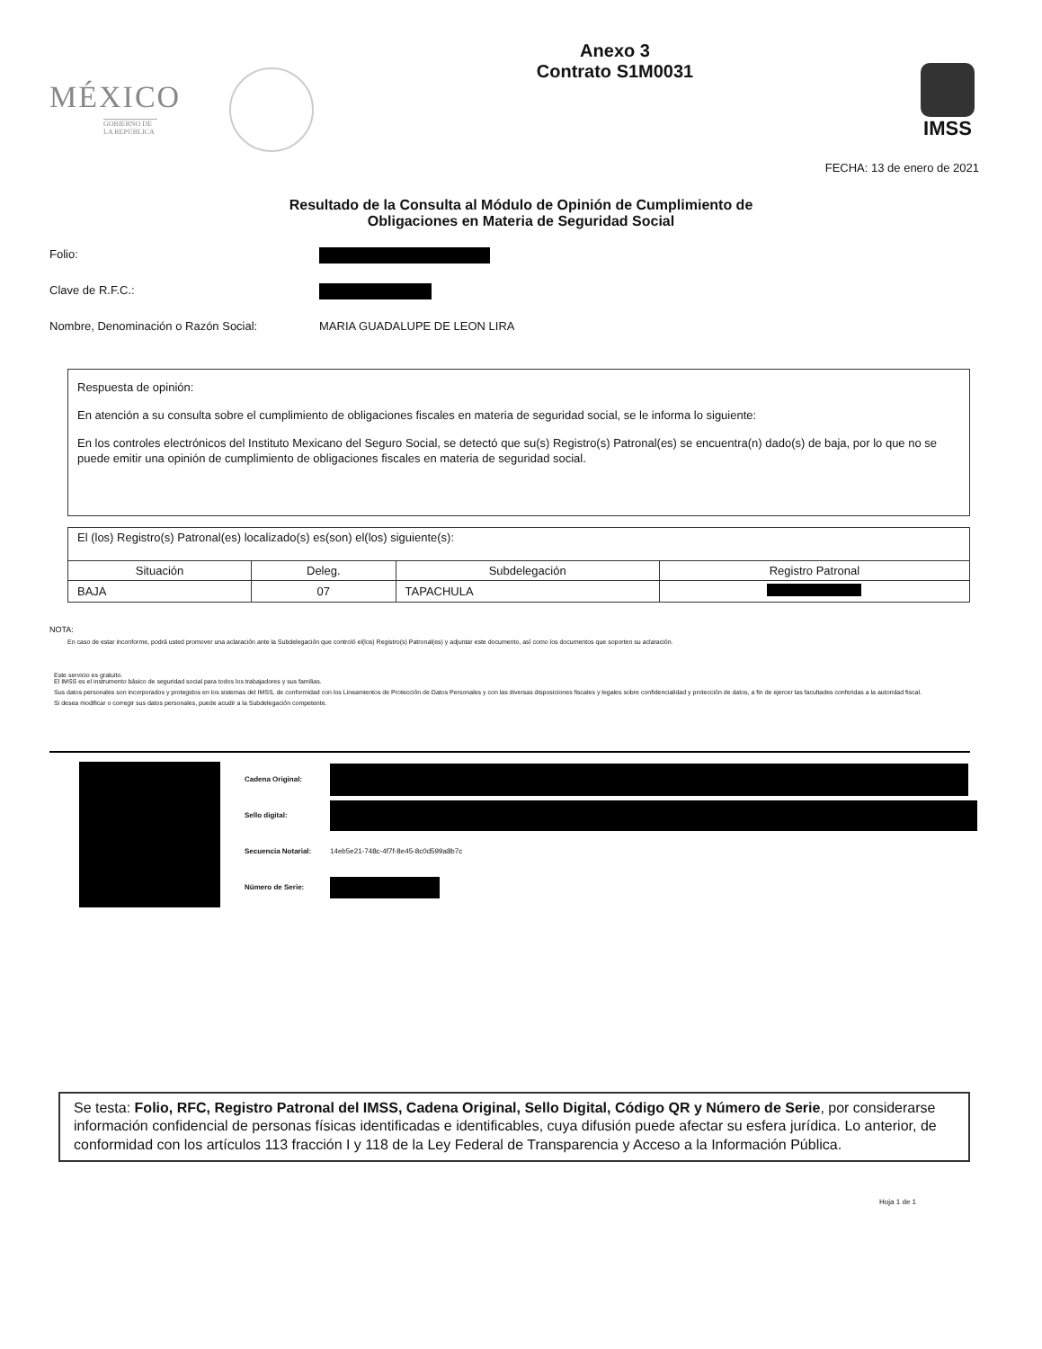MÉXICO
GOBIERNO DE LA REPÚBLICA
Anexo 3
Contrato S1M0031
IMSS
FECHA: 13 de enero de 2021
Resultado de la Consulta al Módulo de Opinión de Cumplimiento de
Obligaciones en Materia de Seguridad Social
Folio:
Clave de R.F.C.:
Nombre, Denominación o Razón Social: MARIA GUADALUPE DE LEON LIRA
Respuesta de opinión:
En atención a su consulta sobre el cumplimiento de obligaciones fiscales en materia de seguridad social, se le informa lo siguiente:
En los controles electrónicos del Instituto Mexicano del Seguro Social, se detectó que su(s) Registro(s) Patronal(es) se encuentra(n) dado(s) de baja, por lo que no se puede emitir una opinión de cumplimiento de obligaciones fiscales en materia de seguridad social.
| El (los) Registro(s) Patronal(es) localizado(s) es(son) el(los) siguiente(s): | | | |
| Situación | Deleg. | Subdelegación | Registro Patronal |
| BAJA | 07 | TAPACHULA | |
NOTA:
En caso de estar inconforme, podrá usted promover una aclaración ante la Subdelegación que controló el(los) Registro(s) Patronal(es) y adjuntar este documento, así como los documentos que soporten su aclaración.
Este servicio es gratuito.
El IMSS es el instrumento básico de seguridad social para todos los trabajadores y sus familias.
Sus datos personales son incorporados y protegidos en los sistemas del IMSS, de conformidad con los Lineamientos de Protección de Datos Personales y con las diversas disposiciones fiscales y legales sobre confidencialidad y protección de datos, a fin de ejercer las facultades conferidas a la autoridad fiscal.
Si desea modificar o corregir sus datos personales, puede acudir a la Subdelegación competente.
Cadena Original:
Sello digital:
Secuencia Notarial: 14eb5e21-748c-4f7f-8e45-8c0d599a8b7c
Número de Serie:
Se testa: Folio, RFC, Registro Patronal del IMSS, Cadena Original, Sello Digital, Código QR y Número de Serie, por considerarse información confidencial de personas físicas identificadas e identificables, cuya difusión puede afectar su esfera jurídica. Lo anterior, de conformidad con los artículos 113 fracción I y 118 de la Ley Federal de Transparencia y Acceso a la Información Pública.
Hoja 1 de 1